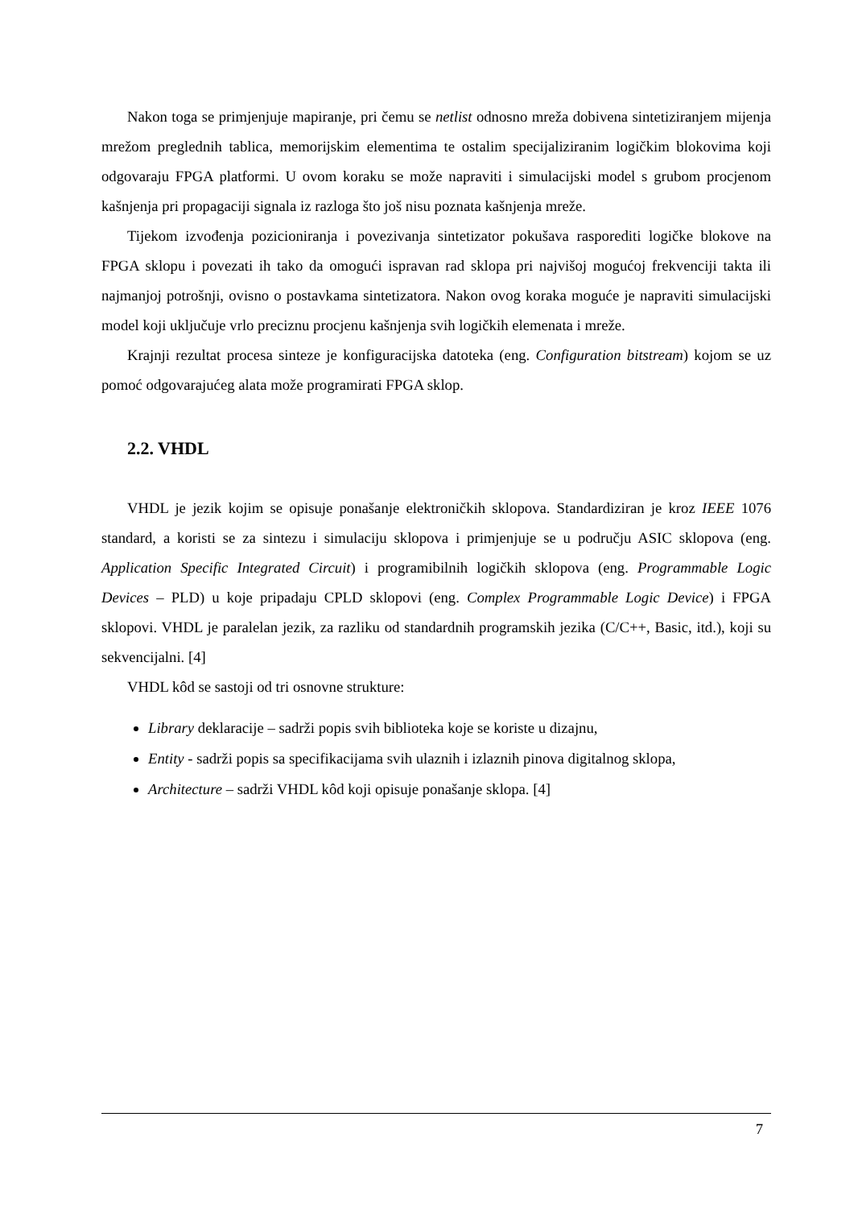Nakon toga se primjenjuje mapiranje, pri čemu se netlist odnosno mreža dobivena sintetiziranjem mijenja mrežom preglednih tablica, memorijskim elementima te ostalim specijaliziranim logičkim blokovima koji odgovaraju FPGA platformi. U ovom koraku se može napraviti i simulacijski model s grubom procjenom kašnjenja pri propagaciji signala iz razloga što još nisu poznata kašnjenja mreže.
Tijekom izvođenja pozicioniranja i povezivanja sintetizator pokušava rasporediti logičke blokove na FPGA sklopu i povezati ih tako da omogući ispravan rad sklopa pri najvišoj mogućoj frekvenciji takta ili najmanjoj potrošnji, ovisno o postavkama sintetizatora. Nakon ovog koraka moguće je napraviti simulacijski model koji uključuje vrlo preciznu procjenu kašnjenja svih logičkih elemenata i mreže.
Krajnji rezultat procesa sinteze je konfiguracijska datoteka (eng. Configuration bitstream) kojom se uz pomoć odgovarajućeg alata može programirati FPGA sklop.
2.2. VHDL
VHDL je jezik kojim se opisuje ponašanje elektroničkih sklopova. Standardiziran je kroz IEEE 1076 standard, a koristi se za sintezu i simulaciju sklopova i primjenjuje se u području ASIC sklopova (eng. Application Specific Integrated Circuit) i programibilnih logičkih sklopova (eng. Programmable Logic Devices – PLD) u koje pripadaju CPLD sklopovi (eng. Complex Programmable Logic Device) i FPGA sklopovi. VHDL je paralelan jezik, za razliku od standardnih programskih jezika (C/C++, Basic, itd.), koji su sekvencijalni. [4]
VHDL kôd se sastoji od tri osnovne strukture:
Library deklaracije – sadrži popis svih biblioteka koje se koriste u dizajnu,
Entity - sadrži popis sa specifikacijama svih ulaznih i izlaznih pinova digitalnog sklopa,
Architecture – sadrži VHDL kôd koji opisuje ponašanje sklopa. [4]
7